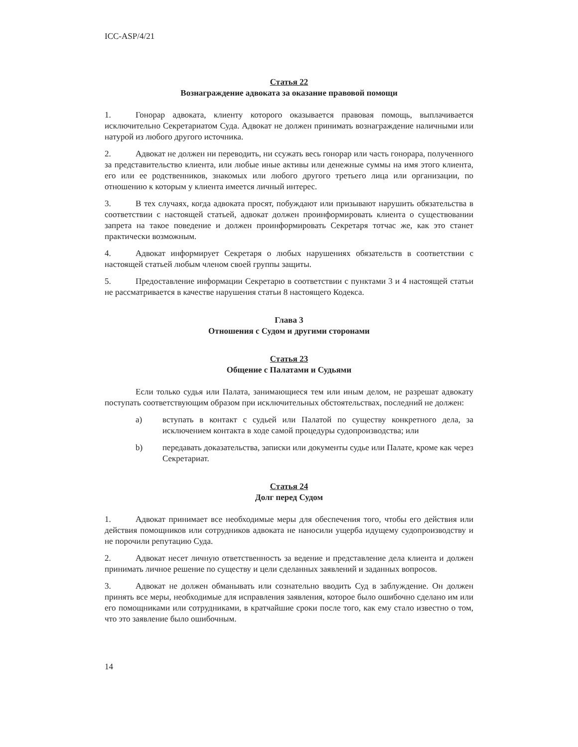ICC-ASP/4/21
Статья 22
Вознаграждение адвоката за оказание правовой помощи
1. Гонорар адвоката, клиенту которого оказывается правовая помощь, выплачивается исключительно Секретариатом Суда. Адвокат не должен принимать вознаграждение наличными или натурой из любого другого источника.
2. Адвокат не должен ни переводить, ни ссужать весь гонорар или часть гонорара, полученного за представительство клиента, или любые иные активы или денежные суммы на имя этого клиента, его или ее родственников, знакомых или любого другого третьего лица или организации, по отношению к которым у клиента имеется личный интерес.
3. В тех случаях, когда адвоката просят, побуждают или призывают нарушить обязательства в соответствии с настоящей статьей, адвокат должен проинформировать клиента о существовании запрета на такое поведение и должен проинформировать Секретаря тотчас же, как это станет практически возможным.
4. Адвокат информирует Секретаря о любых нарушениях обязательств в соответствии с настоящей статьей любым членом своей группы защиты.
5. Предоставление информации Секретарю в соответствии с пунктами 3 и 4 настоящей статьи не рассматривается в качестве нарушения статьи 8 настоящего Кодекса.
Глава 3
Отношения с Судом и другими сторонами
Статья 23
Общение с Палатами и Судьями
Если только судья или Палата, занимающиеся тем или иным делом, не разрешат адвокату поступать соответствующим образом при исключительных обстоятельствах, последний не должен:
a) вступать в контакт с судьей или Палатой по существу конкретного дела, за исключением контакта в ходе самой процедуры судопроизводства; или
b) передавать доказательства, записки или документы судье или Палате, кроме как через Секретариат.
Статья 24
Долг перед Судом
1. Адвокат принимает все необходимые меры для обеспечения того, чтобы его действия или действия помощников или сотрудников адвоката не наносили ущерба идущему судопроизводству и не порочили репутацию Суда.
2. Адвокат несет личную ответственность за ведение и представление дела клиента и должен принимать личное решение по существу и цели сделанных заявлений и заданных вопросов.
3. Адвокат не должен обманывать или сознательно вводить Суд в заблуждение. Он должен принять все меры, необходимые для исправления заявления, которое было ошибочно сделано им или его помощниками или сотрудниками, в кратчайшие сроки после того, как ему стало известно о том, что это заявление было ошибочным.
14